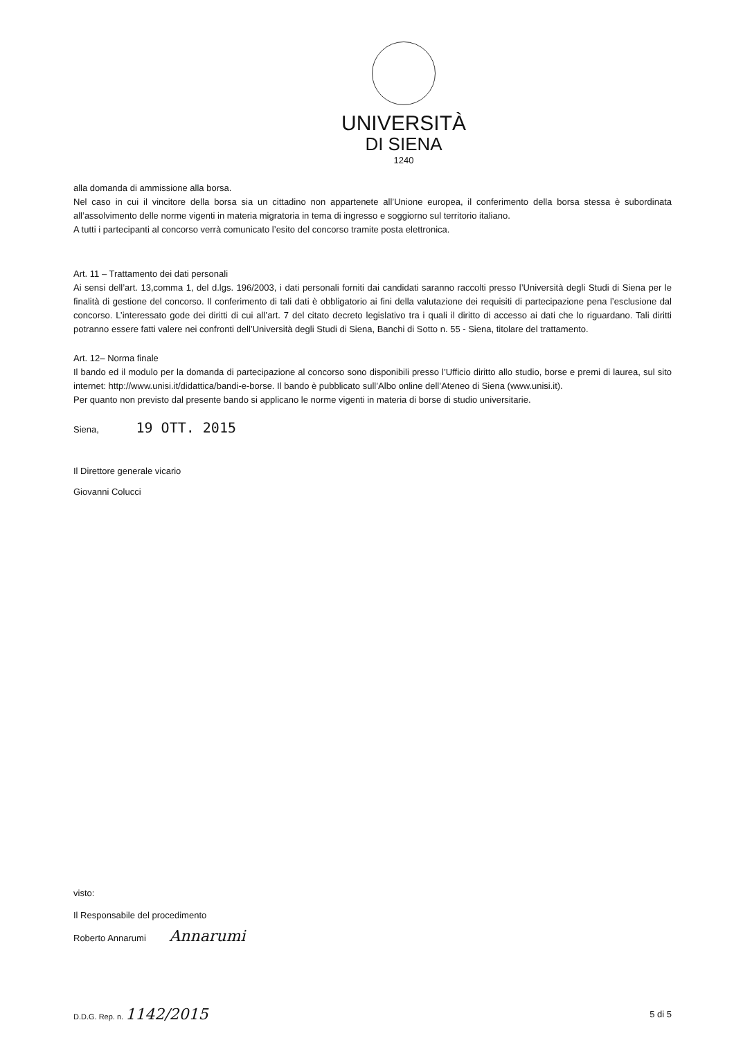UNIVERSITÀ
DI SIENA
1240
alla domanda di ammissione alla borsa.
Nel caso in cui il vincitore della borsa sia un cittadino non appartenete all’Unione europea, il conferimento della borsa stessa è subordinata all’assolvimento delle norme vigenti in materia migratoria in tema di ingresso e soggiorno sul territorio italiano.
A tutti i partecipanti al concorso verrà comunicato l’esito del concorso tramite posta elettronica.
Art. 11 – Trattamento dei dati personali
Ai sensi dell’art. 13,comma 1, del d.lgs. 196/2003, i dati personali forniti dai candidati saranno raccolti presso l’Università degli Studi di Siena per le finalità di gestione del concorso. Il conferimento di tali dati è obbligatorio ai fini della valutazione dei requisiti di partecipazione pena l’esclusione dal concorso. L’interessato gode dei diritti di cui all’art. 7 del citato decreto legislativo tra i quali il diritto di accesso ai dati che lo riguardano. Tali diritti potranno essere fatti valere nei confronti dell’Università degli Studi di Siena, Banchi di Sotto n. 55 - Siena, titolare del trattamento.
Art. 12– Norma finale
Il bando ed il modulo per la domanda di partecipazione al concorso sono disponibili presso l’Ufficio diritto allo studio, borse e premi di laurea, sul sito internet: http://www.unisi.it/didattica/bandi-e-borse. Il bando è pubblicato sull’Albo online dell’Ateneo di Siena (www.unisi.it).
Per quanto non previsto dal presente bando si applicano le norme vigenti in materia di borse di studio universitarie.
Siena, 19 OTT. 2015
Il Direttore generale vicario
Giovanni Colucci
visto:
Il Responsabile del procedimento
Roberto Annarumi Annarumi
D.D.G. Rep. n. 1142/2015 5 di 5